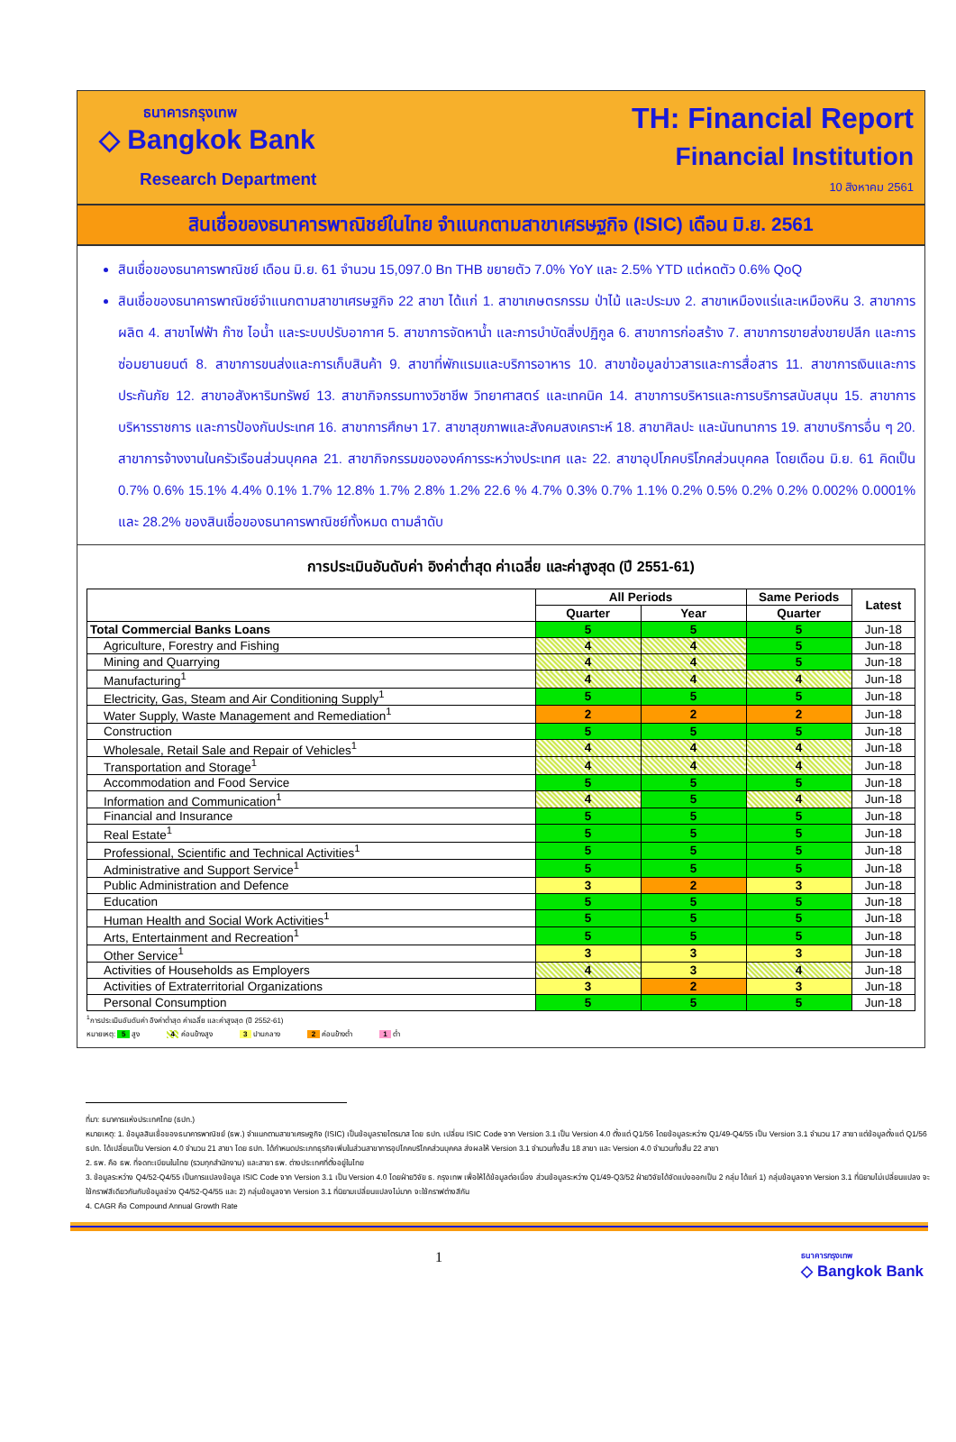ธนาคารกรุงเทพ
◇ Bangkok Bank
Research Department
TH: Financial Report
Financial Institution
10 สิงหาคม 2561
สินเชื่อของธนาคารพาณิชย์ในไทย จำแนกตามสาขาเศรษฐกิจ (ISIC) เดือน มิ.ย. 2561
สินเชื่อของธนาคารพาณิชย์ เดือน มิ.ย. 61 จำนวน 15,097.0 Bn THB ขยายตัว 7.0% YoY และ 2.5% YTD แต่หดตัว 0.6% QoQ
สินเชื่อของธนาคารพาณิชย์จำแนกตามสาขาเศรษฐกิจ 22 สาขา ได้แก่ 1. สาขาเกษตรกรรม ป่าไม้ และประมง 2. สาขาเหมืองแร่และเหมืองหิน 3. สาขาการผลิต 4. สาขาไฟฟ้า ก๊าซ ไอน้ำ และระบบปรับอากาศ 5. สาขาการจัดหาน้ำ และการบำบัดสิ่งปฏิกูล 6. สาขาการก่อสร้าง 7. สาขาการขายส่งขายปลีก และการซ่อมยานยนต์ 8. สาขาการขนส่งและการเก็บสินค้า 9. สาขาที่พักแรมและบริการอาหาร 10. สาขาข้อมูลข่าวสารและการสื่อสาร 11. สาขาการเงินและการประกันภัย 12. สาขาอสังหาริมทรัพย์ 13. สาขากิจกรรมทางวิชาชีพ วิทยาศาสตร์ และเทคนิค 14. สาขาการบริหารและการบริการสนับสนุน 15. สาขาการบริหารราชการ และการป้องกันประเทศ 16. สาขาการศึกษา 17. สาขาสุขภาพและสังคมสงเคราะห์ 18. สาขาศิลปะ และนันทนาการ 19. สาขาบริการอื่น ๆ 20. สาขาการจ้างงานในครัวเรือนส่วนบุคคล 21. สาขากิจกรรมขององค์การระหว่างประเทศ และ 22. สาขาอุปโภคบริโภคส่วนบุคคล โดยเดือน มิ.ย. 61 คิดเป็น 0.7% 0.6% 15.1% 4.4% 0.1% 1.7% 12.8% 1.7% 2.8% 1.2% 22.6 % 4.7% 0.3% 0.7% 1.1% 0.2% 0.5% 0.2% 0.2% 0.002% 0.0001% และ 28.2% ของสินเชื่อของธนาคารพาณิชย์ทั้งหมด ตามลำดับ
การประเมินอันดับค่า อิงค่าต่ำสุด ค่าเฉลี่ย และค่าสูงสุด (ปี 2551-61)
| | All Periods | | Same Periods | Latest |
| --- | --- | --- | --- | --- |
| | Quarter | Year | Quarter | |
| Total Commercial Banks Loans | 5 | 5 | 5 | Jun-18 |
| Agriculture, Forestry and Fishing | 4 | 4 | 5 | Jun-18 |
| Mining and Quarrying | 4 | 4 | 5 | Jun-18 |
| Manufacturing<sup>1</sup> | 4 | 4 | 4 | Jun-18 |
| Electricity, Gas, Steam and Air Conditioning Supply<sup>1</sup> | 5 | 5 | 5 | Jun-18 |
| Water Supply, Waste Management and Remediation<sup>1</sup> | 2 | 2 | 2 | Jun-18 |
| Construction | 5 | 5 | 5 | Jun-18 |
| Wholesale, Retail Sale and Repair of Vehicles<sup>1</sup> | 4 | 4 | 4 | Jun-18 |
| Transportation and Storage<sup>1</sup> | 4 | 4 | 4 | Jun-18 |
| Accommodation and Food Service | 5 | 5 | 5 | Jun-18 |
| Information and Communication<sup>1</sup> | 4 | 5 | 4 | Jun-18 |
| Financial and Insurance | 5 | 5 | 5 | Jun-18 |
| Real Estate<sup>1</sup> | 5 | 5 | 5 | Jun-18 |
| Professional, Scientific and Technical Activities<sup>1</sup> | 5 | 5 | 5 | Jun-18 |
| Administrative and Support Service<sup>1</sup> | 5 | 5 | 5 | Jun-18 |
| Public Administration and Defence | 3 | 2 | 3 | Jun-18 |
| Education | 5 | 5 | 5 | Jun-18 |
| Human Health and Social Work Activities<sup>1</sup> | 5 | 5 | 5 | Jun-18 |
| Arts, Entertainment and Recreation<sup>1</sup> | 5 | 5 | 5 | Jun-18 |
| Other Service<sup>1</sup> | 3 | 3 | 3 | Jun-18 |
| Activities of Households as Employers | 4 | 3 | 4 | Jun-18 |
| Activities of Extraterritorial Organizations | 3 | 2 | 3 | Jun-18 |
| Personal Consumption | 5 | 5 | 5 | Jun-18 |
<sup>1</sup> การประเมินอันดับค่า อิงค่าต่ำสุด ค่าเฉลี่ย และค่าสูงสุด (ปี 2552-61)
หมายเหตุ: 5 สูง 4 ค่อนข้างสูง 3 ปานกลาง 2 ค่อนข้างต่ำ 1 ต่ำ
ที่มา: ธนาคารแห่งประเทศไทย (ธปท.)
หมายเหตุ: 1. ข้อมูลสินเชื่อของธนาคารพาณิชย์ (ธพ.) จำแนกตามสาขาเศรษฐกิจ (ISIC) เป็นข้อมูลรายไตรมาส โดย ธปท. เปลี่ยน ISIC Code จาก Version 3.1 เป็น Version 4.0 ตั้งแต่ Q1/56 โดยข้อมูลระหว่าง Q1/49-Q4/55 เป็น Version 3.1 จำนวน 17 สาขา แต่ข้อมูลตั้งแต่ Q1/56 ธปท. ได้เปลี่ยนเป็น Version 4.0 จำนวน 21 สาขา โดย ธปท. ได้กำหนดประเภทธุรกิจเพิ่มในส่วนสาขาการอุปโภคบริโภคส่วนบุคคล ส่งผลให้ Version 3.1 จำนวนทั้งสิ้น 18 สาขา และ Version 4.0 จำนวนทั้งสิ้น 22 สาขา
2. ธพ. คือ ธพ. ที่จดทะเบียนในไทย (รวมทุกสำนักงาน) และสาขา ธพ. ต่างประเทศที่ตั้งอยู่ในไทย
3. ข้อมูลระหว่าง Q4/52-Q4/55 เป็นการแปลงข้อมูล ISIC Code จาก Version 3.1 เป็น Version 4.0 โดยฝ่ายวิจัย ธ. กรุงเทพ เพื่อให้ได้ข้อมูลต่อเนื่อง ส่วนข้อมูลระหว่าง Q1/49-Q3/52 ฝ่ายวิจัยได้จัดแบ่งออกเป็น 2 กลุ่ม ได้แก่ 1) กลุ่มข้อมูลจาก Version 3.1 ที่นิยามไม่เปลี่ยนแปลง จะใช้กราฟสีเดียวกันกับข้อมูลช่วง Q4/52-Q4/55 และ 2) กลุ่มข้อมูลจาก Version 3.1 ที่นิยามเปลี่ยนแปลงไม่มาก จะใช้กราฟต่างสีกัน
4. CAGR คือ Compound Annual Growth Rate
1
ธนาคารกรุงเทพ
◇ Bangkok Bank